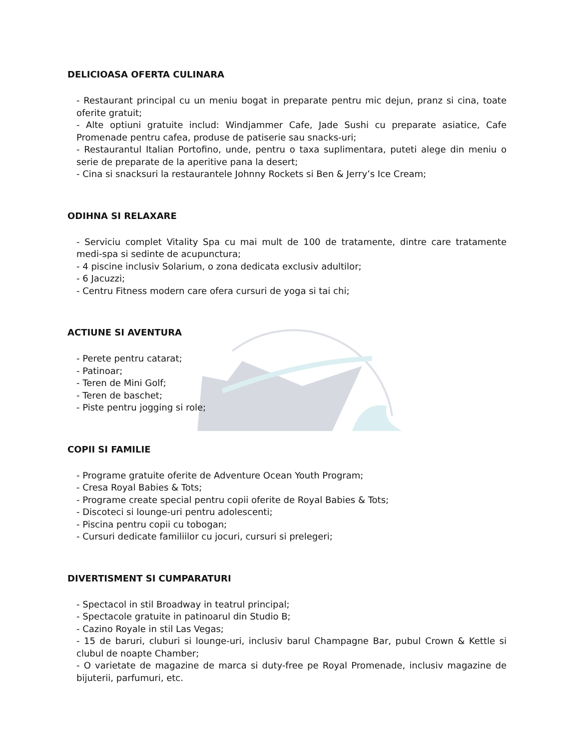DELICIOASA OFERTA CULINARA
- Restaurant principal cu un meniu bogat in preparate pentru mic dejun, pranz si cina, toate oferite gratuit;
- Alte optiuni gratuite includ: Windjammer Cafe, Jade Sushi cu preparate asiatice, Cafe Promenade pentru cafea, produse de patiserie sau snacks-uri;
- Restaurantul Italian Portofino, unde, pentru o taxa suplimentara, puteti alege din meniu o serie de preparate de la aperitive pana la desert;
- Cina si snacksuri la restaurantele Johnny Rockets si Ben & Jerry’s Ice Cream;
ODIHNA SI RELAXARE
- Serviciu complet Vitality Spa cu mai mult de 100 de tratamente, dintre care tratamente medi-spa si sedinte de acupunctura;
- 4 piscine inclusiv Solarium, o zona dedicata exclusiv adultilor;
- 6 Jacuzzi;
- Centru Fitness modern care ofera cursuri de yoga si tai chi;
ACTIUNE SI AVENTURA
- Perete pentru catarat;
- Patinoar;
- Teren de Mini Golf;
- Teren de baschet;
- Piste pentru jogging si role;
COPII SI FAMILIE
- Programe gratuite oferite de Adventure Ocean Youth Program;
- Cresa Royal Babies & Tots;
- Programe create special pentru copii oferite de Royal Babies & Tots;
- Discoteci si lounge-uri pentru adolescenti;
- Piscina pentru copii cu tobogan;
- Cursuri dedicate familiilor cu jocuri, cursuri si prelegeri;
DIVERTISMENT SI CUMPARATURI
- Spectacol in stil Broadway in teatrul principal;
- Spectacole gratuite in patinoarul din Studio B;
- Cazino Royale in stil Las Vegas;
- 15 de baruri, cluburi si lounge-uri, inclusiv barul Champagne Bar, pubul Crown & Kettle si clubul de noapte Chamber;
- O varietate de magazine de marca si duty-free pe Royal Promenade, inclusiv magazine de bijuterii, parfumuri, etc.